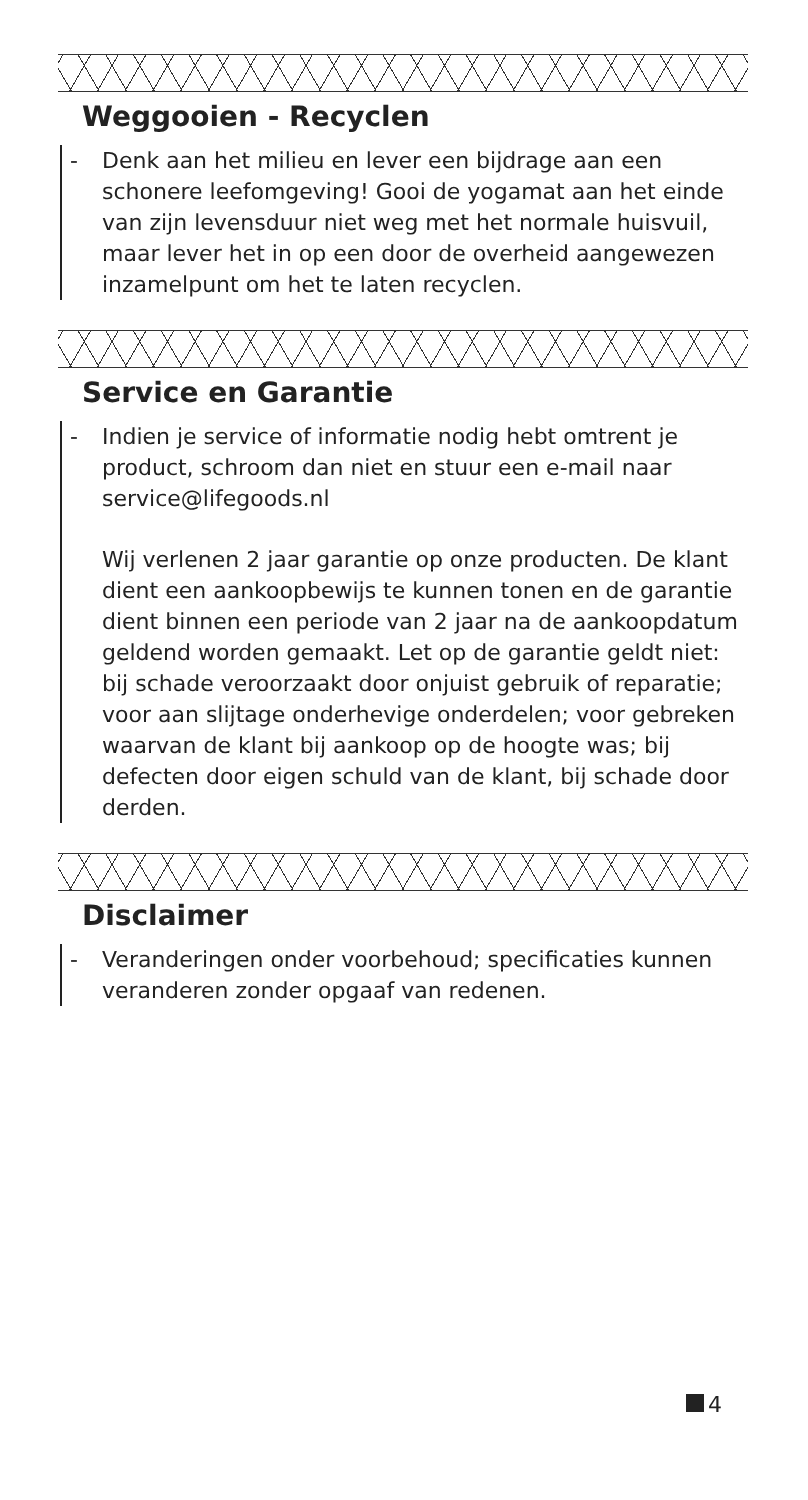Weggooien - Recyclen
-
Denk aan het milieu en lever een bijdrage aan een schonere leefomgeving! Gooi de yogamat aan het einde van zijn levensduur niet weg met het normale huisvuil, maar lever het in op een door de overheid aangewezen inzamelpunt om het te laten recyclen.
Service en Garantie
-
Indien je service of informatie nodig hebt omtrent je product, schroom dan niet en stuur een e-mail naar service@lifegoods.nl
Wij verlenen 2 jaar garantie op onze producten. De klant dient een aankoopbewijs te kunnen tonen en de garantie dient binnen een periode van 2 jaar na de aankoopdatum geldend worden gemaakt. Let op de garantie geldt niet: bij schade veroorzaakt door onjuist gebruik of reparatie; voor aan slijtage onderhevige onderdelen; voor gebreken waarvan de klant bij aankoop op de hoogte was; bij defecten door eigen schuld van de klant, bij schade door derden.
Disclaimer
-
Veranderingen onder voorbehoud; specificaties kunnen veranderen zonder opgaaf van redenen.
4